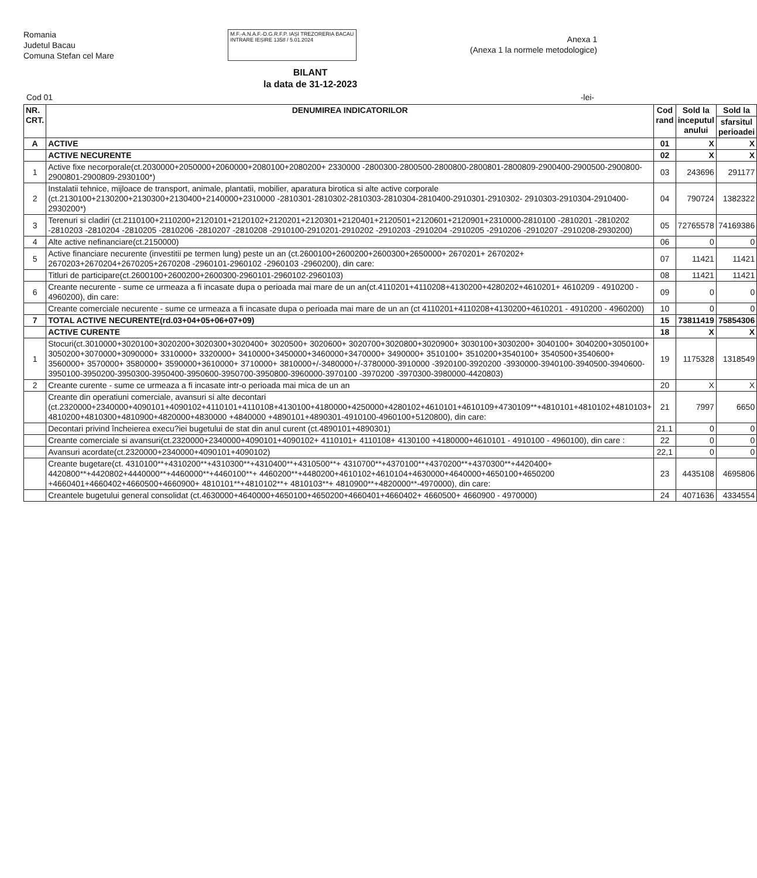Romania
Judetul Bacau
Comuna Stefan cel Mare
M.F.-A.N.A.F.-D.G.R.F.P. IAȘI TREZORERIA BACAU
INTRARE IEȘIRE 1358 / 5.01.2024
Anexa 1
(Anexa 1 la normele metodologice)
BILANT
la data de 31-12-2023
Cod 01 -lei-
| NR. CRT. | DENUMIREA INDICATORILOR | Cod rand | Sold la inceputul anului | Sold la |
| --- | --- | --- | --- | --- |
| | | | | sfarsitul perioadei |
| A | ACTIVE | 01 | X | X |
| | ACTIVE NECURENTE | 02 | X | X |
| 1 | Active fixe necorporale(ct.2030000+2050000+2060000+2080100+2080200+ 2330000 -2800300-2800500-2800800-2800801-2800809-2900400-2900500-2900800-2900801-2900809-2930100*) | 03 | 243696 | 291177 |
| 2 | Instalatii tehnice, mijloace de transport, animale, plantatii, mobilier, aparatura birotica si alte active corporale (ct.2130100+2130200+2130300+2130400+2140000+2310000 -2810301-2810302-2810303-2810304-2810400-2910301-2910302- 2910303-2910304-2910400-2930200*) | 04 | 790724 | 1382322 |
| 3 | Terenuri si cladiri (ct.2110100+2110200+2120101+2120102+2120201+2120301+2120401+2120501+2120601+2120901+2310000-2810100 -2810201 -2810202 -2810203 -2810204 -2810205 -2810206 -2810207 -2810208 -2910100-2910201-2910202 -2910203 -2910204 -2910205 -2910206 -2910207 -2910208-2930200) | 05 | 72765578 | 74169386 |
| 4 | Alte active nefinanciare(ct.2150000) | 06 | 0 | 0 |
| 5 | Active financiare necurente (investitii pe termen lung) peste un an (ct.2600100+2600200+2600300+2650000+ 2670201+ 2670202+ 2670203+2670204+2670205+2670208 -2960101-2960102 -2960103 -2960200), din care: | 07 | 11421 | 11421 |
| | Titluri de participare(ct.2600100+2600200+2600300-2960101-2960102-2960103) | 08 | 11421 | 11421 |
| 6 | Creante necurente - sume ce urmeaza a fi incasate dupa o perioada mai mare de un an(ct.4110201+4110208+4130200+4280202+4610201+ 4610209 - 4910200 - 4960200), din care: | 09 | 0 | 0 |
| | Creante comerciale necurente - sume ce urmeaza a fi incasate dupa o perioada mai mare de un an (ct 4110201+4110208+4130200+4610201 - 4910200 - 4960200) | 10 | 0 | 0 |
| 7 | TOTAL ACTIVE NECURENTE(rd.03+04+05+06+07+09) | 15 | 73811419 | 75854306 |
| | ACTIVE CURENTE | 18 | X | X |
| 1 | Stocuri(ct.3010000+3020100+3020200+3020300+3020400+ 3020500+ 3020600+ 3020700+3020800+3020900+ 3030100+3030200+ 3040100+ 3040200+3050100+ 3050200+3070000+3090000+ 3310000+ 3320000+ 3410000+3450000+3460000+3470000+ 3490000+ 3510100+ 3510200+3540100+ 3540500+3540600+ 3560000+ 3570000+ 3580000+ 3590000+3610000+ 3710000+ 3810000+/-3480000+/-3780000-3910000 -3920100-3920200 -3930000-3940100-3940500-3940600-3950100-3950200-3950300-3950400-3950600-3950700-3950800-3960000-3970100 -3970200 -3970300-3980000-4420803) | 19 | 1175328 | 1318549 |
| 2 | Creante curente - sume ce urmeaza a fi incasate intr-o perioada mai mica de un an | 20 | X | X |
| | Creante din operatiuni comerciale, avansuri si alte decontari (ct.2320000+2340000+4090101+4090102+4110101+4110108+4130100+4180000+4250000+4280102+4610101+4610109+4730109**+4810101+4810102+4810103+ 4810200+4810300+4810900+4820000+4830000 +4840000 +4890101+4890301-4910100-4960100+5120800), din care: | 21 | 7997 | 6650 |
| | Decontari privind încheierea execu?iei bugetului de stat din anul curent (ct.4890101+4890301) | 21.1 | 0 | 0 |
| | Creante comerciale si avansuri(ct.2320000+2340000+4090101+4090102+ 4110101+ 4110108+ 4130100 +4180000+4610101 - 4910100 - 4960100), din care : | 22 | 0 | 0 |
| | Avansuri acordate(ct.2320000+2340000+4090101+4090102) | 22,1 | 0 | 0 |
| | Creante bugetare(ct. 4310100**+4310200**+4310300**+4310400**+4310500**+ 4310700**+4370100**+4370200**+4370300**+4420400+ 4420800**+4420802+4440000**+4460000**+4460100**+ 4460200**+4480200+4610102+4610104+4630000+4640000+4650100+4650200 +4660401+4660402+4660500+4660900+ 4810101**+4810102**+ 4810103**+ 4810900**+4820000**-4970000), din care: | 23 | 4435108 | 4695806 |
| | Creantele bugetului general consolidat (ct.4630000+4640000+4650100+4650200+4660401+4660402+ 4660500+ 4660900 - 4970000) | 24 | 4071636 | 4334554 |